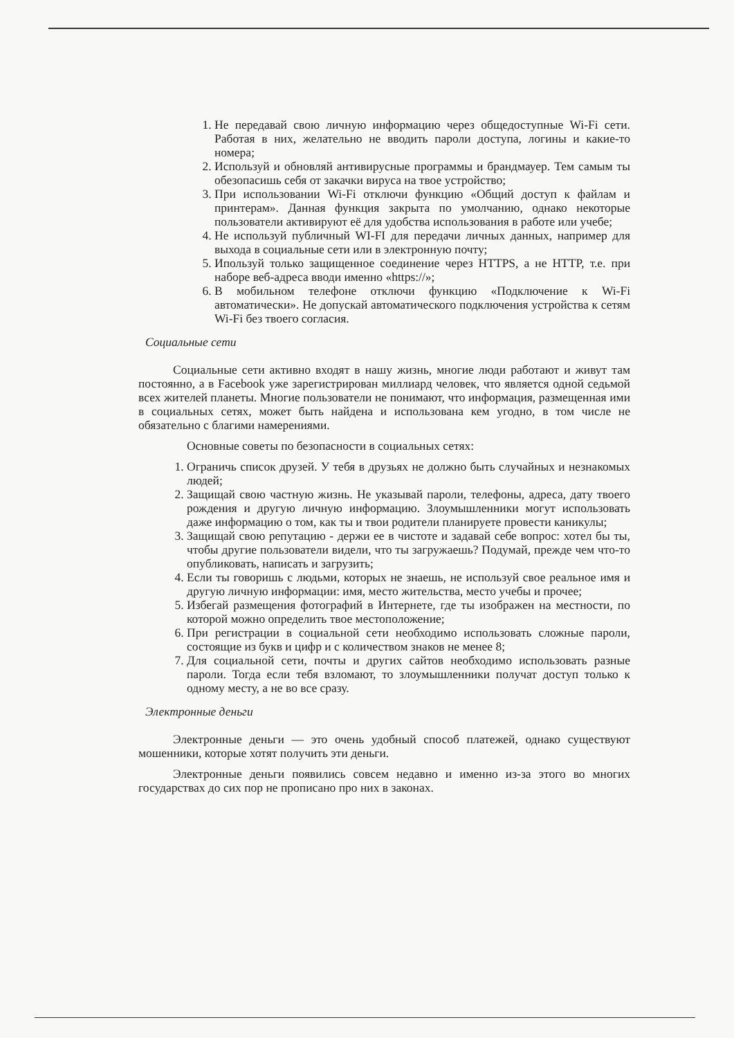1. Не передавай свою личную информацию через общедоступные Wi-Fi сети. Работая в них, желательно не вводить пароли доступа, логины и какие-то номера;
2. Используй и обновляй антивирусные программы и брандмауер. Тем самым ты обезопасишь себя от закачки вируса на твое устройство;
3. При использовании Wi-Fi отключи функцию «Общий доступ к файлам и принтерам». Данная функция закрыта по умолчанию, однако некоторые пользователи активируют её для удобства использования в работе или учебе;
4. Не используй публичный WI-FI для передачи личных данных, например для выхода в социальные сети или в электронную почту;
5. Ипользуй только защищенное соединение через HTTPS, а не HTTP, т.е. при наборе веб-адреса вводи именно «https://»;
6. В мобильном телефоне отключи функцию «Подключение к Wi-Fi автоматически». Не допускай автоматического подключения устройства к сетям Wi-Fi без твоего согласия.
Социальные сети
Социальные сети активно входят в нашу жизнь, многие люди работают и живут там постоянно, а в Facebook уже зарегистрирован миллиард человек, что является одной седьмой всех жителей планеты. Многие пользователи не понимают, что информация, размещенная ими в социальных сетях, может быть найдена и использована кем угодно, в том числе не обязательно с благими намерениями.
Основные советы по безопасности в социальных сетях:
1. Ограничь список друзей. У тебя в друзьях не должно быть случайных и незнакомых людей;
2. Защищай свою частную жизнь. Не указывай пароли, телефоны, адреса, дату твоего рождения и другую личную информацию. Злоумышленники могут использовать даже информацию о том, как ты и твои родители планируете провести каникулы;
3. Защищай свою репутацию - держи ее в чистоте и задавай себе вопрос: хотел бы ты, чтобы другие пользователи видели, что ты загружаешь? Подумай, прежде чем что-то опубликовать, написать и загрузить;
4. Если ты говоришь с людьми, которых не знаешь, не используй свое реальное имя и другую личную информации: имя, место жительства, место учебы и прочее;
5. Избегай размещения фотографий в Интернете, где ты изображен на местности, по которой можно определить твое местоположение;
6. При регистрации в социальной сети необходимо использовать сложные пароли, состоящие из букв и цифр и с количеством знаков не менее 8;
7. Для социальной сети, почты и других сайтов необходимо использовать разные пароли. Тогда если тебя взломают, то злоумышленники получат доступ только к одному месту, а не во все сразу.
Электронные деньги
Электронные деньги — это очень удобный способ платежей, однако существуют мошенники, которые хотят получить эти деньги.
Электронные деньги появились совсем недавно и именно из-за этого во многих государствах до сих пор не прописано про них в законах.